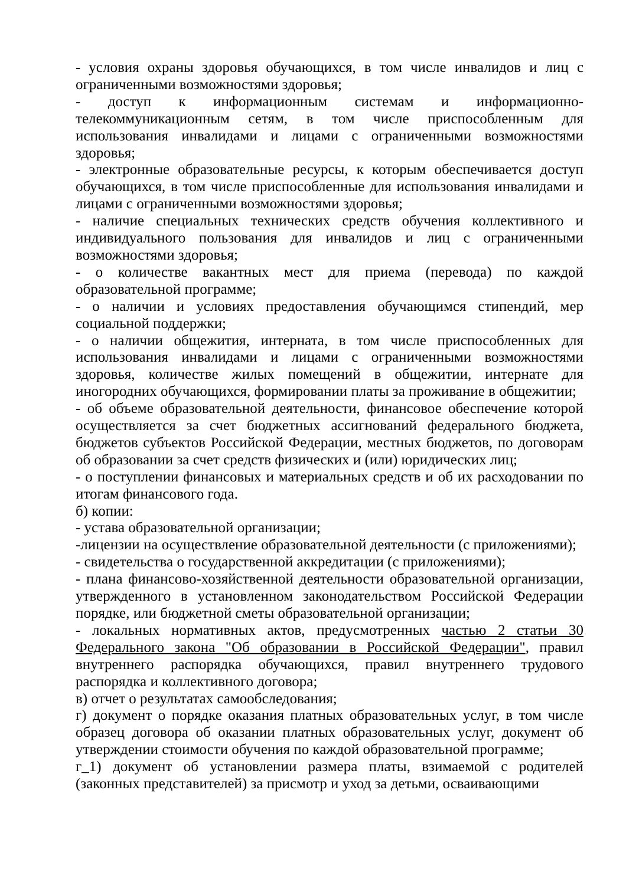- условия охраны здоровья обучающихся, в том числе инвалидов и лиц с ограниченными возможностями здоровья;
- доступ к информационным системам и информационно-телекоммуникационным сетям, в том числе приспособленным для использования инвалидами и лицами с ограниченными возможностями здоровья;
- электронные образовательные ресурсы, к которым обеспечивается доступ обучающихся, в том числе приспособленные для использования инвалидами и лицами с ограниченными возможностями здоровья;
- наличие специальных технических средств обучения коллективного и индивидуального пользования для инвалидов и лиц с ограниченными возможностями здоровья;
- о количестве вакантных мест для приема (перевода) по каждой образовательной программе;
- о наличии и условиях предоставления обучающимся стипендий, мер социальной поддержки;
- о наличии общежития, интерната, в том числе приспособленных для использования инвалидами и лицами с ограниченными возможностями здоровья, количестве жилых помещений в общежитии, интернате для иногородних обучающихся, формировании платы за проживание в общежитии;
- об объеме образовательной деятельности, финансовое обеспечение которой осуществляется за счет бюджетных ассигнований федерального бюджета, бюджетов субъектов Российской Федерации, местных бюджетов, по договорам об образовании за счет средств физических и (или) юридических лиц;
- о поступлении финансовых и материальных средств и об их расходовании по итогам финансового года.
б) копии:
- устава образовательной организации;
-лицензии на осуществление образовательной деятельности (с приложениями);
- свидетельства о государственной аккредитации (с приложениями);
- плана финансово-хозяйственной деятельности образовательной организации, утвержденного в установленном законодательством Российской Федерации порядке, или бюджетной сметы образовательной организации;
- локальных нормативных актов, предусмотренных частью 2 статьи 30 Федерального закона "Об образовании в Российской Федерации", правил внутреннего распорядка обучающихся, правил внутреннего трудового распорядка и коллективного договора;
в) отчет о результатах самообследования;
г) документ о порядке оказания платных образовательных услуг, в том числе образец договора об оказании платных образовательных услуг, документ об утверждении стоимости обучения по каждой образовательной программе;
г_1) документ об установлении размера платы, взимаемой с родителей (законных представителей) за присмотр и уход за детьми, осваивающими